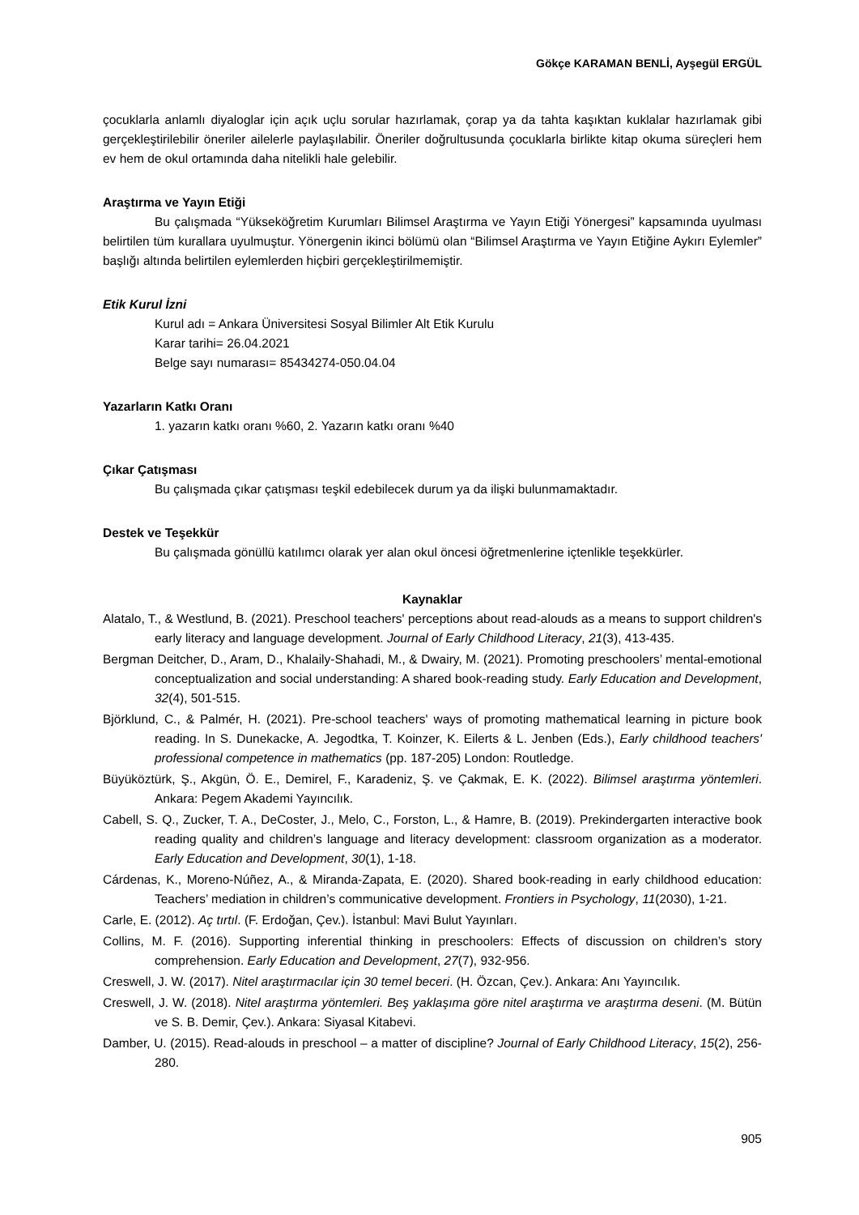Gökçe KARAMAN BENLİ, Ayşegül ERGÜL
çocuklarla anlamlı diyaloglar için açık uçlu sorular hazırlamak, çorap ya da tahta kaşıktan kuklalar hazırlamak gibi gerçekleştirilebilir öneriler ailelerle paylaşılabilir. Öneriler doğrultusunda çocuklarla birlikte kitap okuma süreçleri hem ev hem de okul ortamında daha nitelikli hale gelebilir.
Araştırma ve Yayın Etiği
Bu çalışmada “Yükseköğretim Kurumları Bilimsel Araştırma ve Yayın Etiği Yönergesi” kapsamında uyulması belirtilen tüm kurallara uyulmuştur. Yönergenin ikinci bölümü olan “Bilimsel Araştırma ve Yayın Etiğine Aykırı Eylemler” başlığı altında belirtilen eylemlerden hiçbiri gerçekleştirilmemiştir.
Etik Kurul İzni
Kurul adı = Ankara Üniversitesi Sosyal Bilimler Alt Etik Kurulu
Karar tarihi= 26.04.2021
Belge sayı numarası= 85434274-050.04.04
Yazarların Katkı Oranı
1. yazarın katkı oranı %60, 2. Yazarın katkı oranı %40
Çıkar Çatışması
Bu çalışmada çıkar çatışması teşkil edebilecek durum ya da ilişki bulunmamaktadır.
Destek ve Teşekkür
Bu çalışmada gönüllü katılımcı olarak yer alan okul öncesi öğretmenlerine içtenlikle teşekkürler.
Kaynaklar
Alatalo, T., & Westlund, B. (2021). Preschool teachers' perceptions about read-alouds as a means to support children's early literacy and language development. Journal of Early Childhood Literacy, 21(3), 413-435.
Bergman Deitcher, D., Aram, D., Khalaily-Shahadi, M., & Dwairy, M. (2021). Promoting preschoolers’ mental-emotional conceptualization and social understanding: A shared book-reading study. Early Education and Development, 32(4), 501-515.
Björklund, C., & Palmér, H. (2021). Pre-school teachers' ways of promoting mathematical learning in picture book reading. In S. Dunekacke, A. Jegodtka, T. Koinzer, K. Eilerts & L. Jenben (Eds.), Early childhood teachers' professional competence in mathematics (pp. 187-205) London: Routledge.
Büyüköztürk, Ş., Akgün, Ö. E., Demirel, F., Karadeniz, Ş. ve Çakmak, E. K. (2022). Bilimsel araştırma yöntemleri. Ankara: Pegem Akademi Yayıncılık.
Cabell, S. Q., Zucker, T. A., DeCoster, J., Melo, C., Forston, L., & Hamre, B. (2019). Prekindergarten interactive book reading quality and children’s language and literacy development: classroom organization as a moderator. Early Education and Development, 30(1), 1-18.
Cárdenas, K., Moreno-Núñez, A., & Miranda-Zapata, E. (2020). Shared book-reading in early childhood education: Teachers’ mediation in children’s communicative development. Frontiers in Psychology, 11(2030), 1-21.
Carle, E. (2012). Aç tırtıl. (F. Erdoğan, Çev.). İstanbul: Mavi Bulut Yayınları.
Collins, M. F. (2016). Supporting inferential thinking in preschoolers: Effects of discussion on children’s story comprehension. Early Education and Development, 27(7), 932-956.
Creswell, J. W. (2017). Nitel araştırmacılar için 30 temel beceri. (H. Özcan, Çev.). Ankara: Anı Yayıncılık.
Creswell, J. W. (2018). Nitel araştırma yöntemleri. Beş yaklaşıma göre nitel araştırma ve araştırma deseni. (M. Bütün ve S. B. Demir, Çev.). Ankara: Siyasal Kitabevi.
Damber, U. (2015). Read-alouds in preschool – a matter of discipline? Journal of Early Childhood Literacy, 15(2), 256-280.
905